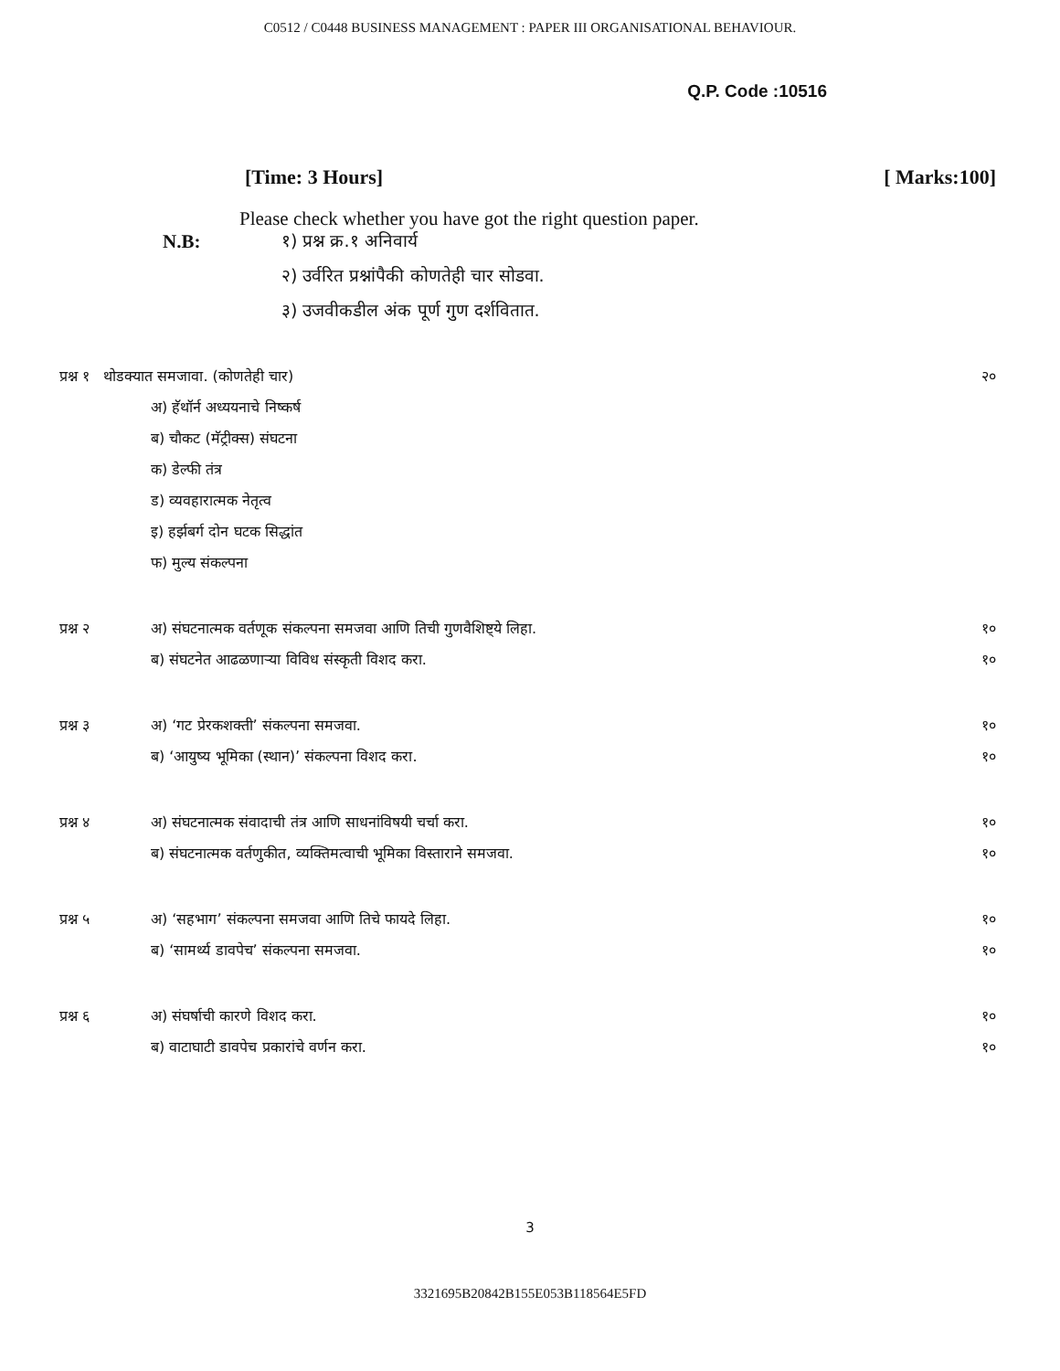C0512 / C0448 BUSINESS MANAGEMENT : PAPER III ORGANISATIONAL BEHAVIOUR.
Q.P. Code :10516
[Time: 3 Hours] [ Marks:100]
Please check whether you have got the right question paper.
N.B: १) प्रश्न क्र.१ अनिवार्य
२) उर्वरित प्रश्नांपैकी कोणतेही चार सोडवा.
३) उजवीकडील अंक पूर्ण गुण दर्शवितात.
| प्रश्न १ थोडक्यात समजावा. (कोणतेही चार) | | २० |
| | अ) हॅथॉर्न अध्ययनाचे निष्कर्ष | |
| | ब) चौकट (मॅट्रीक्स) संघटना | |
| | क) डेल्फी तंत्र | |
| | ड) व्यवहारात्मक नेतृत्व | |
| | इ) हर्झबर्ग दोन घटक सिद्धांत | |
| | फ) मुल्य संकल्पना | |
| प्रश्न २ | अ) संघटनात्मक वर्तणूक संकल्पना समजवा आणि तिची गुणवैशिष्ट्ये लिहा. | १० |
| | ब) संघटनेत आढळणाऱ्या विविध संस्कृती विशद करा. | १० |
| प्रश्न ३ | अ) ‘गट प्रेरकशक्ती’ संकल्पना समजवा. | १० |
| | ब) ‘आयुष्य भूमिका (स्थान)’ संकल्पना विशद करा. | १० |
| प्रश्न ४ | अ) संघटनात्मक संवादाची तंत्र आणि साधनांविषयी चर्चा करा. | १० |
| | ब) संघटनात्मक वर्तणुकीत, व्यक्तिमत्वाची भूमिका विस्ताराने समजवा. | १० |
| प्रश्न ५ | अ) ‘सहभाग’ संकल्पना समजवा आणि तिचे फायदे लिहा. | १० |
| | ब) ‘सामर्थ्य डावपेच’ संकल्पना समजवा. | १० |
| प्रश्न ६ | अ) संघर्षाची कारणे विशद करा. | १० |
| | ब) वाटाघाटी डावपेच प्रकारांचे वर्णन करा. | १० |
3
3321695B20842B155E053B118564E5FD